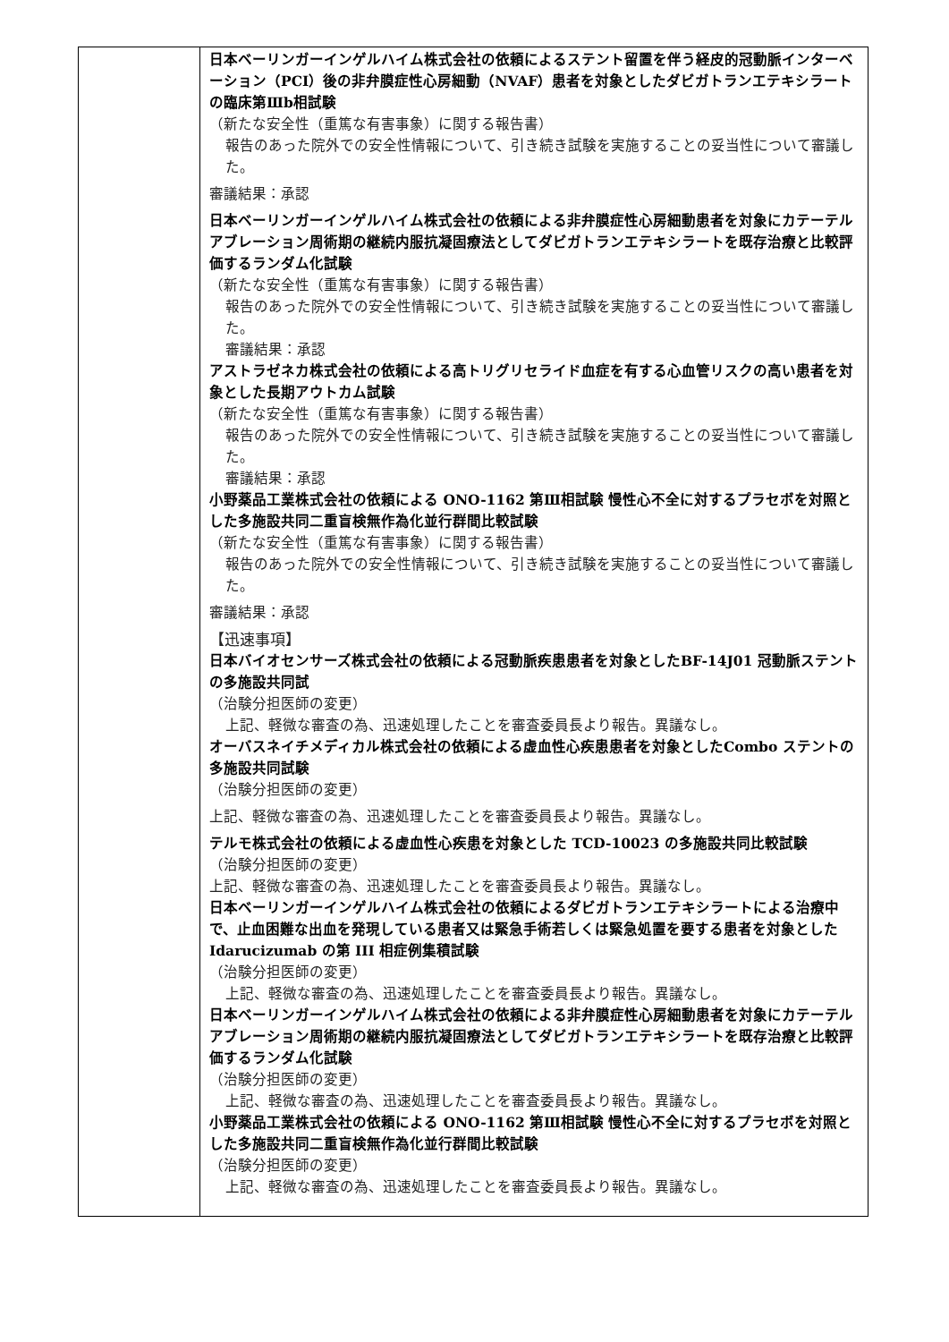| | 日本ベーリンガーインゲルハイム株式会社の依頼によるステント留置を伴う経皮的冠動脈インターベーション（PCI）後の非弁膜症性心房細動（NVAF）患者を対象としたダビガトランエテキシラートの臨床第Ⅲb相試験 （新たな安全性（重篤な有害事象）に関する報告書） 報告のあった院外での安全性情報について、引き続き試験を実施することの妥当性について審議した。 審議結果：承認 日本ベーリンガーインゲルハイム株式会社の依頼による非弁膜症性心房細動患者を対象にカテーテルアブレーション周術期の継続内服抗凝固療法としてダビガトランエテキシラートを既存治療と比較評価するランダム化試験 （新たな安全性（重篤な有害事象）に関する報告書） 報告のあった院外での安全性情報について、引き続き試験を実施することの妥当性について審議した。 審議結果：承認 アストラゼネカ株式会社の依頼による高トリグリセライド血症を有する心血管リスクの高い患者を対象とした長期アウトカム試験 （新たな安全性（重篤な有害事象）に関する報告書） 報告のあった院外での安全性情報について、引き続き試験を実施することの妥当性について審議した。 審議結果：承認 小野薬品工業株式会社の依頼による ONO-1162 第Ⅲ相試験 慢性心不全に対するプラセボを対照とした多施設共同二重盲検無作為化並行群間比較試験 （新たな安全性（重篤な有害事象）に関する報告書） 報告のあった院外での安全性情報について、引き続き試験を実施することの妥当性について審議した。 審議結果：承認 【迅速事項】 日本バイオセンサーズ株式会社の依頼による冠動脈疾患患者を対象としたBF-14J01 冠動脈ステントの多施設共同試 （治験分担医師の変更） 上記、軽微な審査の為、迅速処理したことを審査委員長より報告。異議なし。 オーバスネイチメディカル株式会社の依頼による虚血性心疾患患者を対象としたCombo ステントの多施設共同試験 （治験分担医師の変更） 上記、軽微な審査の為、迅速処理したことを審査委員長より報告。異議なし。 テルモ株式会社の依頼による虚血性心疾患を対象とした TCD-10023 の多施設共同比較試験 （治験分担医師の変更） 上記、軽微な審査の為、迅速処理したことを審査委員長より報告。異議なし。 日本ベーリンガーインゲルハイム株式会社の依頼によるダビガトランエテキシラートによる治療中で、止血困難な出血を発現している患者又は緊急手術若しくは緊急処置を要する患者を対象とした Idarucizumab の第 III 相症例集積試験 （治験分担医師の変更） 上記、軽微な審査の為、迅速処理したことを審査委員長より報告。異議なし。 日本ベーリンガーインゲルハイム株式会社の依頼による非弁膜症性心房細動患者を対象にカテーテルアブレーション周術期の継続内服抗凝固療法としてダビガトランエテキシラートを既存治療と比較評価するランダム化試験 （治験分担医師の変更） 上記、軽微な審査の為、迅速処理したことを審査委員長より報告。異議なし。 小野薬品工業株式会社の依頼による ONO-1162 第Ⅲ相試験 慢性心不全に対するプラセボを対照とした多施設共同二重盲検無作為化並行群間比較試験 （治験分担医師の変更） 上記、軽微な審査の為、迅速処理したことを審査委員長より報告。異議なし。 |